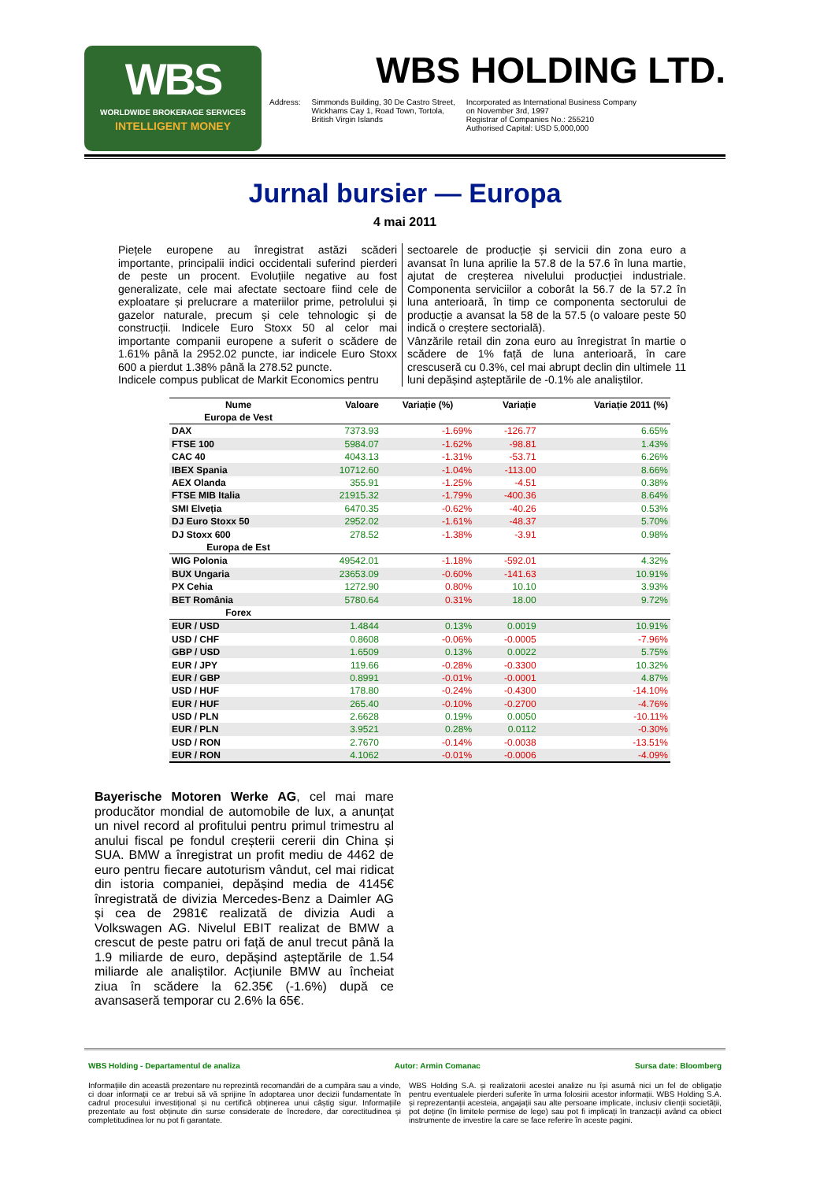WBS
WORLDWIDE BROKERAGE SERVICES
INTELLIGENT MONEY
WBS HOLDING LTD.
Address: Simmonds Building, 30 De Castro Street,
Wickhams Cay 1, Road Town, Tortola,
British Virgin Islands
Incorporated as International Business Company
on November 3rd, 1997
Registrar of Companies No.: 255210
Authorised Capital: USD 5,000,000
Jurnal bursier — Europa
4 mai 2011
Piețele europene au înregistrat astăzi scăderi importante, principalii indici occidentali suferind pierderi de peste un procent. Evoluțiile negative au fost generalizate, cele mai afectate sectoare fiind cele de exploatare și prelucrare a materiilor prime, petrolului și gazelor naturale, precum și cele tehnologic și de construcții. Indicele Euro Stoxx 50 al celor mai importante companii europene a suferit o scădere de 1.61% până la 2952.02 puncte, iar indicele Euro Stoxx 600 a pierdut 1.38% până la 278.52 puncte.
Indicele compus publicat de Markit Economics pentru
sectoarele de producție și servicii din zona euro a avansat în luna aprilie la 57.8 de la 57.6 în luna martie, ajutat de creșterea nivelului producției industriale. Componenta serviciilor a coborât la 56.7 de la 57.2 în luna anterioară, în timp ce componenta sectorului de producție a avansat la 58 de la 57.5 (o valoare peste 50 indică o creștere sectorială).
Vânzările retail din zona euro au înregistrat în martie o scădere de 1% față de luna anterioară, în care crescuseră cu 0.3%, cel mai abrupt declin din ultimele 11 luni depășind așteptările de -0.1% ale analiștilor.
| Nume | Valoare | Variație (%) | Variație | Variație 2011 (%) |
| --- | --- | --- | --- | --- |
| Europa de Vest | | | | |
| DAX | 7373.93 | -1.69% | -126.77 | 6.65% |
| FTSE 100 | 5984.07 | -1.62% | -98.81 | 1.43% |
| CAC 40 | 4043.13 | -1.31% | -53.71 | 6.26% |
| IBEX Spania | 10712.60 | -1.04% | -113.00 | 8.66% |
| AEX Olanda | 355.91 | -1.25% | -4.51 | 0.38% |
| FTSE MIB Italia | 21915.32 | -1.79% | -400.36 | 8.64% |
| SMI Elveția | 6470.35 | -0.62% | -40.26 | 0.53% |
| DJ Euro Stoxx 50 | 2952.02 | -1.61% | -48.37 | 5.70% |
| DJ Stoxx 600 | 278.52 | -1.38% | -3.91 | 0.98% |
| Europa de Est | | | | |
| WIG Polonia | 49542.01 | -1.18% | -592.01 | 4.32% |
| BUX Ungaria | 23653.09 | -0.60% | -141.63 | 10.91% |
| PX Cehia | 1272.90 | 0.80% | 10.10 | 3.93% |
| BET România | 5780.64 | 0.31% | 18.00 | 9.72% |
| Forex | | | | |
| EUR / USD | 1.4844 | 0.13% | 0.0019 | 10.91% |
| USD / CHF | 0.8608 | -0.06% | -0.0005 | -7.96% |
| GBP / USD | 1.6509 | 0.13% | 0.0022 | 5.75% |
| EUR / JPY | 119.66 | -0.28% | -0.3300 | 10.32% |
| EUR / GBP | 0.8991 | -0.01% | -0.0001 | 4.87% |
| USD / HUF | 178.80 | -0.24% | -0.4300 | -14.10% |
| EUR / HUF | 265.40 | -0.10% | -0.2700 | -4.76% |
| USD / PLN | 2.6628 | 0.19% | 0.0050 | -10.11% |
| EUR / PLN | 3.9521 | 0.28% | 0.0112 | -0.30% |
| USD / RON | 2.7670 | -0.14% | -0.0038 | -13.51% |
| EUR / RON | 4.1062 | -0.01% | -0.0006 | -4.09% |
Bayerische Motoren Werke AG, cel mai mare producător mondial de automobile de lux, a anunțat un nivel record al profitului pentru primul trimestru al anului fiscal pe fondul creșterii cererii din China și SUA. BMW a înregistrat un profit mediu de 4462 de euro pentru fiecare autoturism vândut, cel mai ridicat din istoria companiei, depășind media de 4145€ înregistrată de divizia Mercedes-Benz a Daimler AG și cea de 2981€ realizată de divizia Audi a Volkswagen AG. Nivelul EBIT realizat de BMW a crescut de peste patru ori față de anul trecut până la 1.9 miliarde de euro, depășind așteptările de 1.54 miliarde ale analiștilor. Acțiunile BMW au încheiat ziua în scădere la 62.35€ (-1.6%) după ce avansaseră temporar cu 2.6% la 65€.
WBS Holding - Departamentul de analiza Autor: Armin Comanac Sursa date: Bloomberg
Informațiile din această prezentare nu reprezintă recomandări de a cumpăra sau a vinde, ci doar informații ce ar trebui să vă sprijine în adoptarea unor decizii fundamentate în cadrul procesului investițional și nu certifică obținerea unui câștig sigur. Informațiile prezentate au fost obținute din surse considerate de încredere, dar corectitudinea și completitudinea lor nu pot fi garantate.
WBS Holding S.A. și realizatorii acestei analize nu își asumă nici un fel de obligație pentru eventualele pierderi suferite în urma folosirii acestor informații. WBS Holding S.A. și reprezentanții acesteia, angajații sau alte persoane implicate, inclusiv clienții societății, pot deține (în limitele permise de lege) sau pot fi implicați în tranzacții având ca obiect instrumente de investire la care se face referire în aceste pagini.